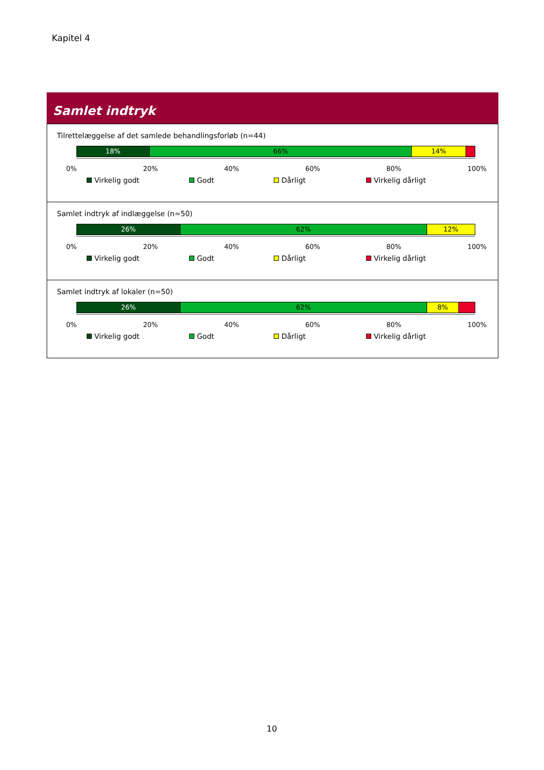Kapitel 4
Samlet indtryk
Tilrettelæggelse af det samlede behandlingsforløb (n=44)
18% 66% 14%
0% 20% 40% 60% 80% 100%
Virkelig godt Godt Dårligt Virkelig dårligt
Samlet indtryk af indlæggelse (n=50)
26% 62% 12%
0% 20% 40% 60% 80% 100%
Virkelig godt Godt Dårligt Virkelig dårligt
Samlet indtryk af lokaler (n=50)
26% 62% 8%
0% 20% 40% 60% 80% 100%
Virkelig godt Godt Dårligt Virkelig dårligt
10